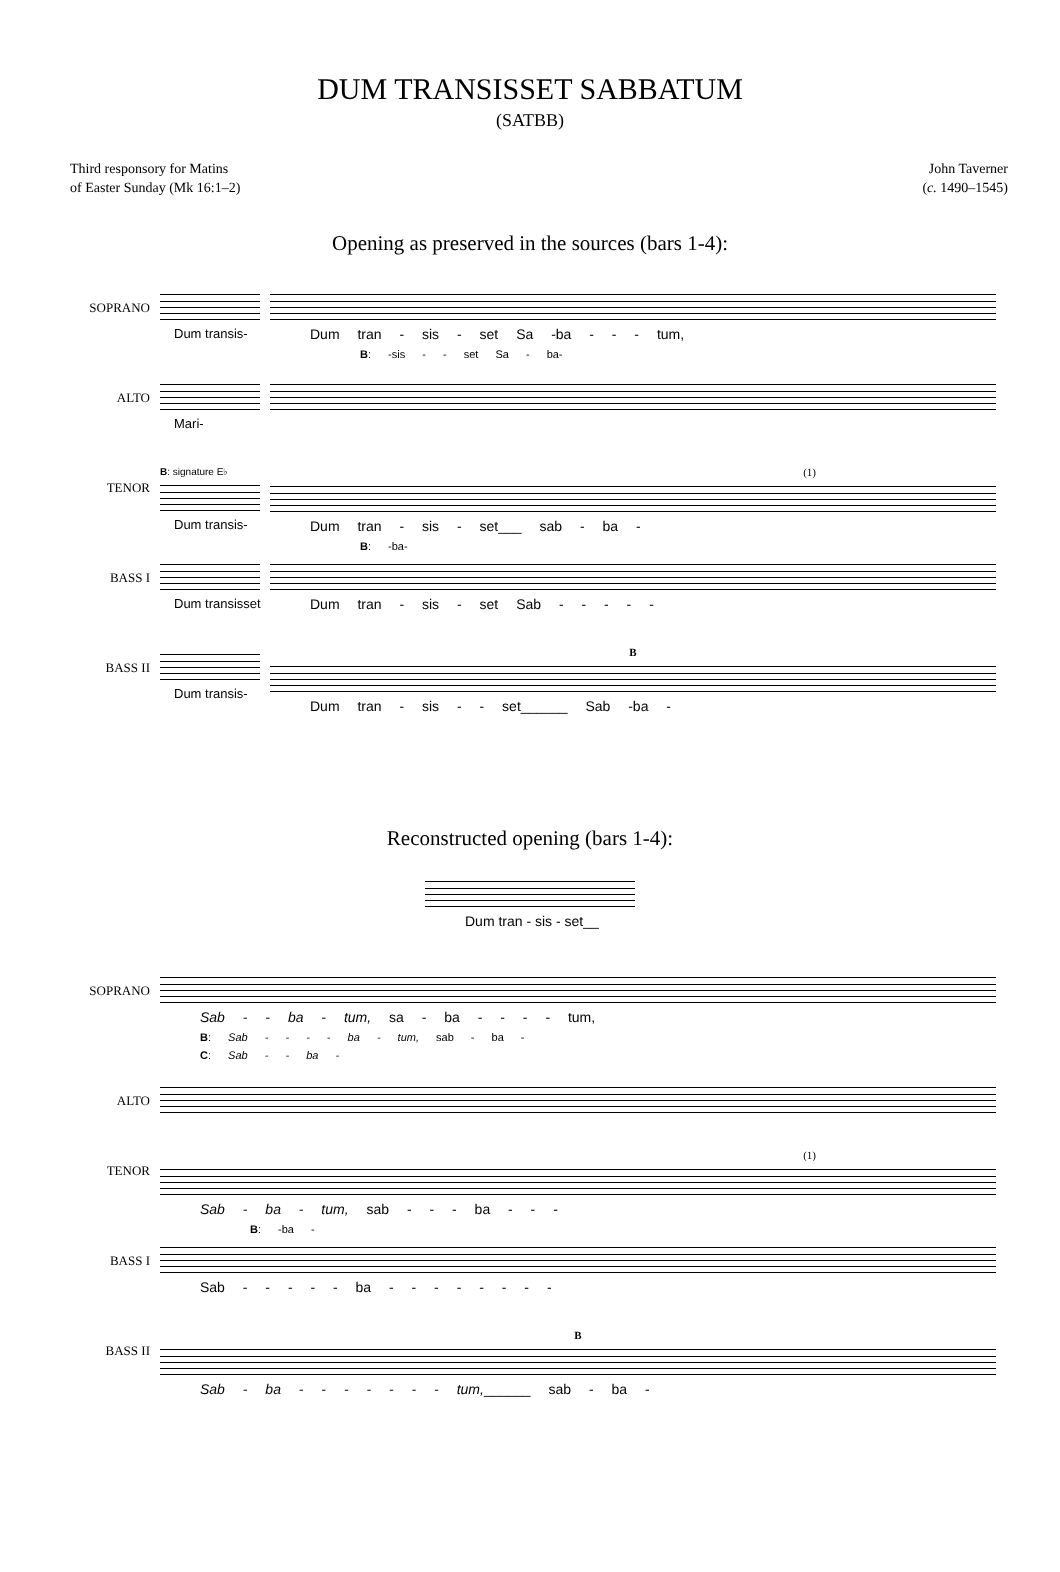DUM TRANSISSET SABBATUM
(SATBB)
Third responsory for Matins
of Easter Sunday (Mk 16:1–2)
John Taverner
(c. 1490–1545)
Opening as preserved in the sources (bars 1-4):
SOPRANO
Dum transis- Dum tran - sis - set Sa -ba - - - tum,
B: -sis - - set Sa - ba-
ALTO
Mari-
TENOR
B: signature E♭
Dum transis-
(1)
Dum tran - sis - set___ sab - ba -
B: -ba-
BASS I
Dum transisset Dum tran - sis - set Sab - - - - -
BASS II
Dum transis-
B
Dum tran - sis - - set______ Sab -ba -
Reconstructed opening (bars 1-4):
Dum tran - sis - set__
SOPRANO
Sab - - ba - tum, sa - ba - - - - tum,
B: Sab - - - - ba - tum, sab - ba -
C: Sab - - ba -
ALTO
TENOR
(1)
Sab - ba - tum, sab - - - ba - - -
B: -ba -
BASS I
Sab - - - - - ba - - - - - - - -
BASS II
B
Sab - ba - - - - - - - tum,______ sab - ba -